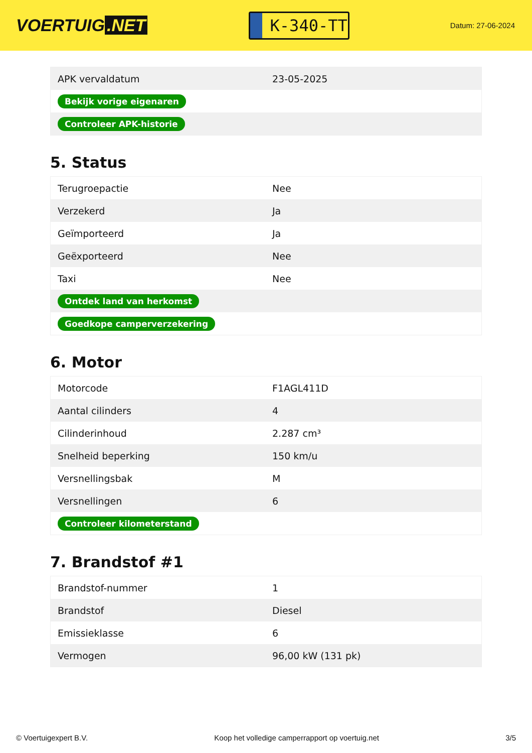VOERTUIG.NET
K-340-TT
Datum: 27-06-2024
| APK vervaldatum | 23-05-2025 |
| Bekijk vorige eigenaren | |
| Controleer APK-historie | |
5. Status
| Terugroepactie | Nee |
| Verzekerd | Ja |
| Geïmporteerd | Ja |
| Geëxporteerd | Nee |
| Taxi | Nee |
| Ontdek land van herkomst | |
| Goedkope camperverzekering | |
6. Motor
| Motorcode | F1AGL411D |
| Aantal cilinders | 4 |
| Cilinderinhoud | 2.287 cm³ |
| Snelheid beperking | 150 km/u |
| Versnellingsbak | M |
| Versnellingen | 6 |
| Controleer kilometerstand | |
7. Brandstof #1
| Brandstof-nummer | 1 |
| Brandstof | Diesel |
| Emissieklasse | 6 |
| Vermogen | 96,00 kW (131 pk) |
© Voertuigexpert B.V. Koop het volledige camperrapport op voertuig.net 3/5